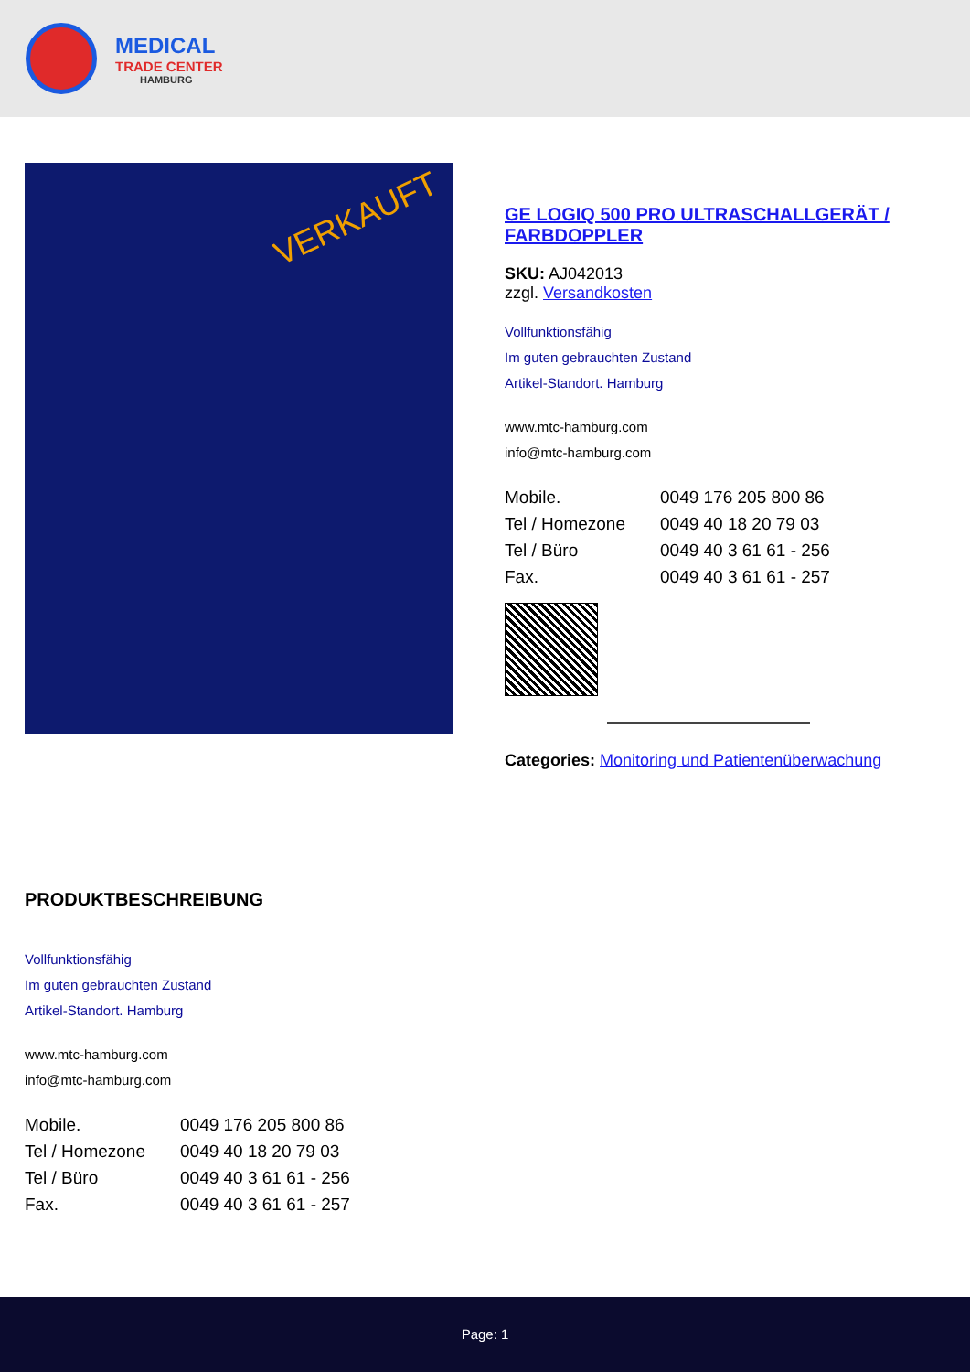MEDICAL
TRADE CENTER
HAMBURG
VERKAUFT
GE LOGIQ 500 PRO ULTRASCHALLGERÄT / FARBDOPPLER
SKU: AJ042013
zzgl. Versandkosten
Vollfunktionsfähig
Im guten gebrauchten Zustand
Artikel-Standort. Hamburg
www.mtc-hamburg.com
info@mtc-hamburg.com
Mobile. 0049 176 205 800 86 Tel / Homezone 0049 40 18 20 79 03 Tel / Büro 0049 40 3 61 61 - 256 Fax. 0049 40 3 61 61 - 257
Categories: Monitoring und Patientenüberwachung
PRODUKTBESCHREIBUNG
Vollfunktionsfähig
Im guten gebrauchten Zustand
Artikel-Standort. Hamburg
www.mtc-hamburg.com
info@mtc-hamburg.com
Mobile. 0049 176 205 800 86 Tel / Homezone 0049 40 18 20 79 03 Tel / Büro 0049 40 3 61 61 - 256 Fax. 0049 40 3 61 61 - 257
Page: 1